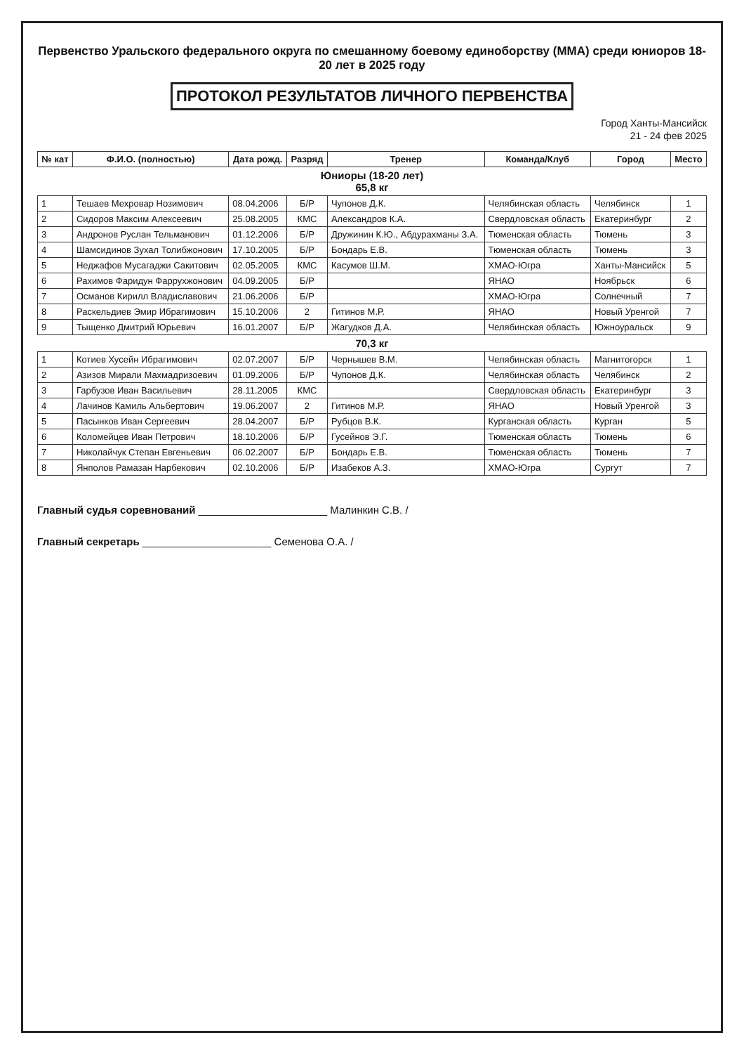Первенство Уральского федерального округа по смешанному боевому единоборству (ММА) среди юниоров 18-20 лет в 2025 году
ПРОТОКОЛ РЕЗУЛЬТАТОВ ЛИЧНОГО ПЕРВЕНСТВА
Город Ханты-Мансийск
21 - 24 фев 2025
| № кат | Ф.И.О. (полностью) | Дата рожд. | Разряд | Тренер | Команда/Клуб | Город | Место |
| --- | --- | --- | --- | --- | --- | --- | --- |
| Юниоры (18-20 лет) 65,8 кг | | | | | | | |
| 1 | Тешаев Мехровар Нозимович | 08.04.2006 | Б/Р | Чупонов Д.К. | Челябинская область | Челябинск | 1 |
| 2 | Сидоров Максим Алексеевич | 25.08.2005 | КМС | Александров К.А. | Свердловская область | Екатеринбург | 2 |
| 3 | Андронов Руслан Тельманович | 01.12.2006 | Б/Р | Дружинин К.Ю., Абдурахманы З.А. | Тюменская область | Тюмень | 3 |
| 4 | Шамсидинов Зухал Толибжонович | 17.10.2005 | Б/Р | Бондарь Е.В. | Тюменская область | Тюмень | 3 |
| 5 | Неджафов Мусагаджи Сакитович | 02.05.2005 | КМС | Касумов Ш.М. | ХМАО-Югра | Ханты-Мансийск | 5 |
| 6 | Рахимов Фаридун Фаррухжонович | 04.09.2005 | Б/Р | | ЯНАО | Ноябрьск | 6 |
| 7 | Османов Кирилл Владиславович | 21.06.2006 | Б/Р | | ХМАО-Югра | Солнечный | 7 |
| 8 | Раскельдиев Эмир Ибрагимович | 15.10.2006 | 2 | Гитинов М.Р. | ЯНАО | Новый Уренгой | 7 |
| 9 | Тыщенко Дмитрий Юрьевич | 16.01.2007 | Б/Р | Жагудков Д.А. | Челябинская область | Южноуральск | 9 |
| 70,3 кг | | | | | | | |
| 1 | Котиев Хусейн Ибрагимович | 02.07.2007 | Б/Р | Чернышев В.М. | Челябинская область | Магнитогорск | 1 |
| 2 | Азизов Мирали Махмадризоевич | 01.09.2006 | Б/Р | Чупонов Д.К. | Челябинская область | Челябинск | 2 |
| 3 | Гарбузов Иван Васильевич | 28.11.2005 | КМС | | Свердловская область | Екатеринбург | 3 |
| 4 | Лачинов Камиль Альбертович | 19.06.2007 | 2 | Гитинов М.Р. | ЯНАО | Новый Уренгой | 3 |
| 5 | Пасынков Иван Сергеевич | 28.04.2007 | Б/Р | Рубцов В.К. | Курганская область | Курган | 5 |
| 6 | Коломейцев Иван Петрович | 18.10.2006 | Б/Р | Гусейнов Э.Г. | Тюменская область | Тюмень | 6 |
| 7 | Николайчук Степан Евгеньевич | 06.02.2007 | Б/Р | Бондарь Е.В. | Тюменская область | Тюмень | 7 |
| 8 | Янполов Рамазан Нарбекович | 02.10.2006 | Б/Р | Изабеков А.З. | ХМАО-Югра | Сургут | 7 |
Главный судья соревнований ______________________ Малинкин С.В. /
Главный секретарь ______________________ Семенова О.А. /